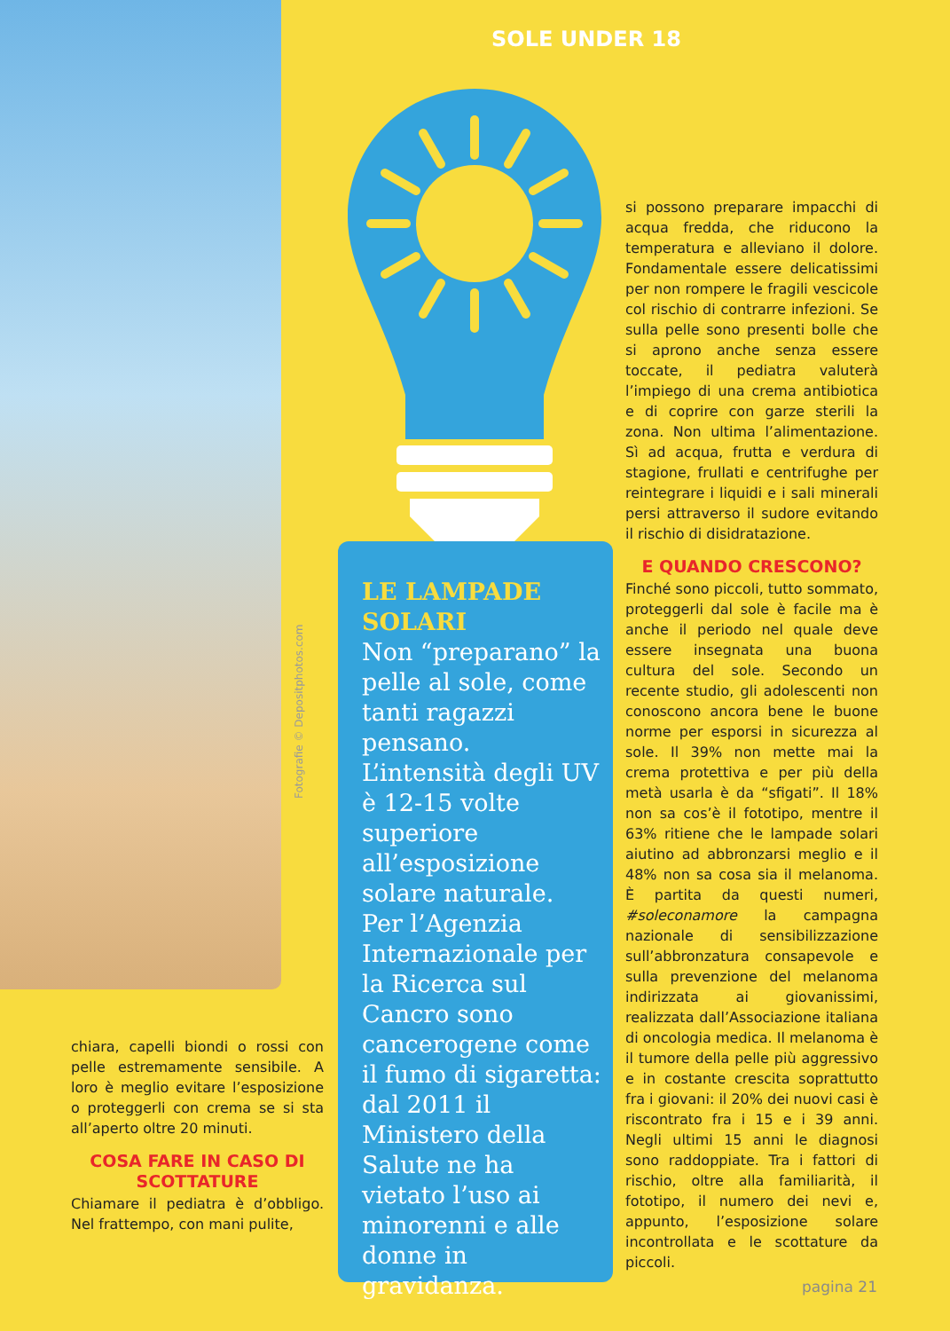Fotografie © Depositphotos.com
SOLE UNDER 18
LE LAMPADE SOLARI
Non “preparano” la pelle al sole, come tanti ragazzi pensano. L’intensità degli UV è 12-15 volte superiore all’esposizione solare naturale. Per l’Agenzia Internazionale per la Ricerca sul Cancro sono cancerogene come il fumo di sigaretta: dal 2011 il Ministero della Salute ne ha vietato l’uso ai minorenni e alle donne in gravidanza.
chiara, capelli biondi o rossi con pelle estremamente sensibile. A loro è meglio evitare l’esposizione o proteggerli con crema se si sta all’aperto oltre 20 minuti.
COSA FARE IN CASO DI SCOTTATURE
Chiamare il pediatra è d’obbligo. Nel frattempo, con mani pulite,
si possono preparare impacchi di acqua fredda, che riducono la temperatura e alleviano il dolore. Fondamentale essere delicatissimi per non rompere le fragili vescicole col rischio di contrarre infezioni. Se sulla pelle sono presenti bolle che si aprono anche senza essere toccate, il pediatra valuterà l’impiego di una crema antibiotica e di coprire con garze sterili la zona. Non ultima l’alimentazione. Sì ad acqua, frutta e verdura di stagione, frullati e centrifughe per reintegrare i liquidi e i sali minerali persi attraverso il sudore evitando il rischio di disidratazione.
E QUANDO CRESCONO?
Finché sono piccoli, tutto sommato, proteggerli dal sole è facile ma è anche il periodo nel quale deve essere insegnata una buona cultura del sole. Secondo un recente studio, gli adolescenti non conoscono ancora bene le buone norme per esporsi in sicurezza al sole. Il 39% non mette mai la crema protettiva e per più della metà usarla è da “sfigati”. Il 18% non sa cos’è il fototipo, mentre il 63% ritiene che le lampade solari aiutino ad abbronzarsi meglio e il 48% non sa cosa sia il melanoma. È partita da questi numeri, #soleconamore la campagna nazionale di sensibilizzazione sull’abbronzatura consapevole e sulla prevenzione del melanoma indirizzata ai giovanissimi, realizzata dall’Associazione italiana di oncologia medica. Il melanoma è il tumore della pelle più aggressivo e in costante crescita soprattutto fra i giovani: il 20% dei nuovi casi è riscontrato fra i 15 e i 39 anni. Negli ultimi 15 anni le diagnosi sono raddoppiate. Tra i fattori di rischio, oltre alla familiarità, il fototipo, il numero dei nevi e, appunto, l’esposizione solare incontrollata e le scottature da piccoli.
pagina 21